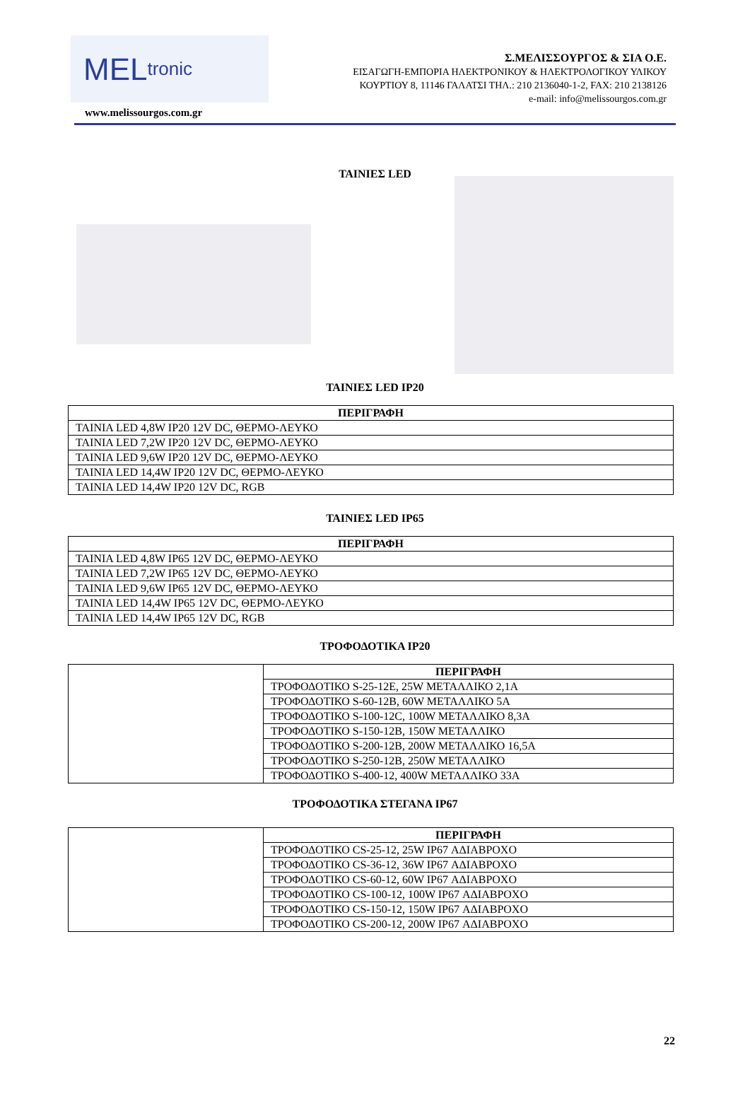MEL tronic
Σ.ΜΕΛΙΣΣΟΥΡΓΟΣ & ΣΙΑ Ο.Ε.
ΕΙΣΑΓΩΓΗ-ΕΜΠΟΡΙΑ ΗΛΕΚΤΡΟΝΙΚΟΥ & ΗΛΕΚΤΡΟΛΟΓΙΚΟΥ ΥΛΙΚΟΥ
ΚΟΥΡΤΙΟΥ 8, 11146 ΓΑΛΑΤΣΙ ΤΗΛ.: 210 2136040-1-2, FAX: 210 2138126
e-mail: info@melissourgos.com.gr
www.melissourgos.com.gr
ΤΑΙΝΙΕΣ LED
ΤΑΙΝΙΕΣ LED IP20
| ΠΕΡΙΓΡΑΦΗ |
| --- |
| TAINIA LED 4,8W IP20 12V DC, ΘΕΡΜΟ-ΛΕΥΚΟ |
| TAINIA LED 7,2W IP20 12V DC, ΘΕΡΜΟ-ΛΕΥΚΟ |
| TAINIA LED 9,6W IP20 12V DC, ΘΕΡΜΟ-ΛΕΥΚΟ |
| TAINIA LED 14,4W IP20 12V DC, ΘΕΡΜΟ-ΛΕΥΚΟ |
| TAINIA LED 14,4W IP20 12V DC, RGB |
ΤΑΙΝΙΕΣ LED IP65
| ΠΕΡΙΓΡΑΦΗ |
| --- |
| TAINIA LED 4,8W IP65 12V DC, ΘΕΡΜΟ-ΛΕΥΚΟ |
| TAINIA LED 7,2W IP65 12V DC, ΘΕΡΜΟ-ΛΕΥΚΟ |
| TAINIA LED 9,6W IP65 12V DC, ΘΕΡΜΟ-ΛΕΥΚΟ |
| TAINIA LED 14,4W IP65 12V DC, ΘΕΡΜΟ-ΛΕΥΚΟ |
| TAINIA LED 14,4W IP65 12V DC, RGB |
ΤΡΟΦΟΔΟΤΙΚΑ IP20
| | ΠΕΡΙΓΡΑΦΗ |
| | ΤΡΟΦΟΔΟΤΙΚΟ S-25-12E, 25W ΜΕΤΑΛΛΙΚΟ 2,1A |
| | ΤΡΟΦΟΔΟΤΙΚΟ S-60-12B, 60W ΜΕΤΑΛΛΙΚΟ 5A |
| | ΤΡΟΦΟΔΟΤΙΚΟ S-100-12C, 100W ΜΕΤΑΛΛΙΚΟ 8,3A |
| | ΤΡΟΦΟΔΟΤΙΚΟ S-150-12B, 150W ΜΕΤΑΛΛΙΚΟ |
| | ΤΡΟΦΟΔΟΤΙΚΟ S-200-12B, 200W ΜΕΤΑΛΛΙΚΟ 16,5A |
| | ΤΡΟΦΟΔΟΤΙΚΟ S-250-12B, 250W ΜΕΤΑΛΛΙΚΟ |
| | ΤΡΟΦΟΔΟΤΙΚΟ S-400-12, 400W ΜΕΤΑΛΛΙΚΟ 33A |
ΤΡΟΦΟΔΟΤΙΚΑ ΣΤΕΓΑΝΑ IP67
| | ΠΕΡΙΓΡΑΦΗ |
| | ΤΡΟΦΟΔΟΤΙΚΟ CS-25-12, 25W IP67 ΑΔΙΑΒΡΟΧΟ |
| | ΤΡΟΦΟΔΟΤΙΚΟ CS-36-12, 36W IP67 ΑΔΙΑΒΡΟΧΟ |
| | ΤΡΟΦΟΔΟΤΙΚΟ CS-60-12, 60W IP67 ΑΔΙΑΒΡΟΧΟ |
| | ΤΡΟΦΟΔΟΤΙΚΟ CS-100-12, 100W IP67 ΑΔΙΑΒΡΟΧΟ |
| | ΤΡΟΦΟΔΟΤΙΚΟ CS-150-12, 150W IP67 ΑΔΙΑΒΡΟΧΟ |
| | ΤΡΟΦΟΔΟΤΙΚΟ CS-200-12, 200W IP67 ΑΔΙΑΒΡΟΧΟ |
22